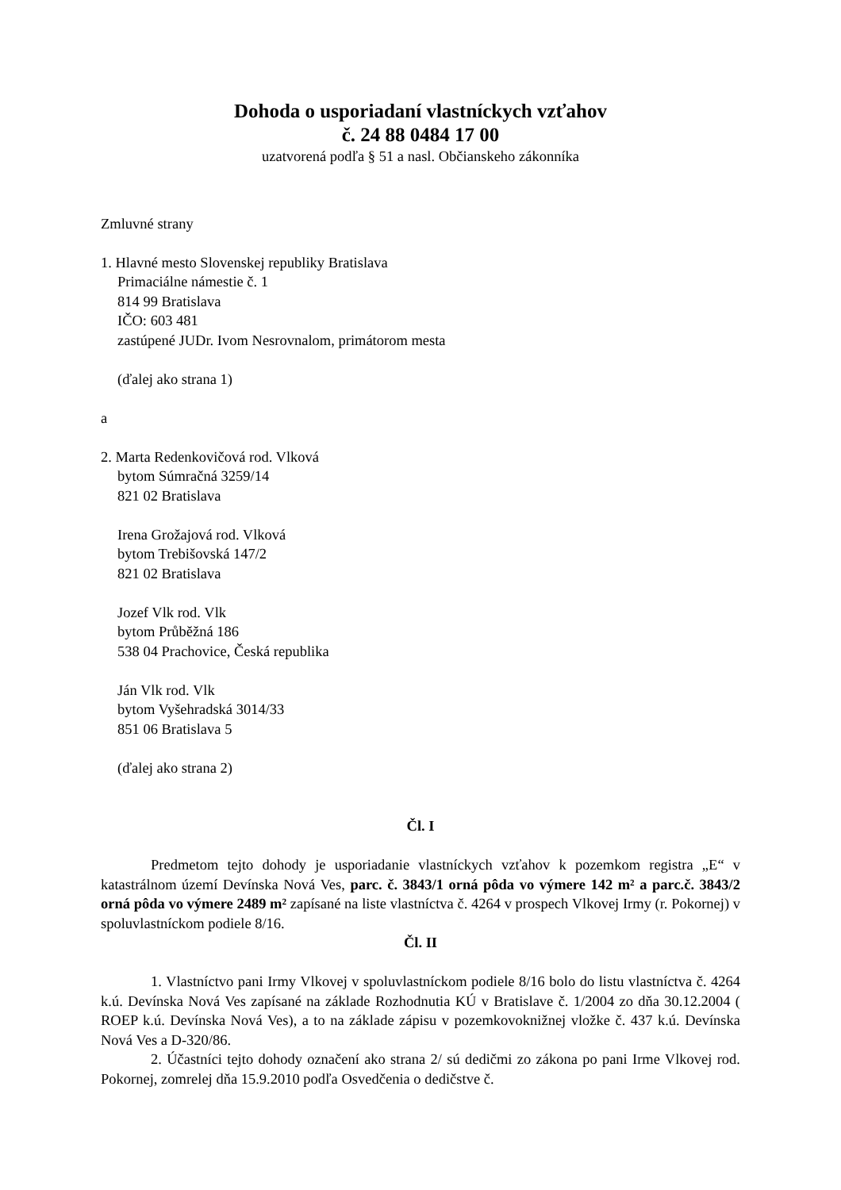Dohoda o usporiadaní vlastníckych vzťahov
č. 24 88 0484 17 00
uzatvorená podľa § 51 a nasl. Občianskeho zákonníka
Zmluvné strany
1. Hlavné mesto Slovenskej republiky Bratislava
Primaciálne námestie č. 1
814 99 Bratislava
IČO: 603 481
zastúpené JUDr. Ivom Nesrovnalom, primátorom mesta
(ďalej ako strana 1)
a
2. Marta Redenkovičová rod. Vlková
bytom Súmračná 3259/14
821 02 Bratislava
Irena Grožajová rod. Vlková
bytom Trebišovská 147/2
821 02 Bratislava
Jozef Vlk rod. Vlk
bytom Průběžná 186
538 04 Prachovice, Česká republika
Ján Vlk rod. Vlk
bytom Vyšehradská 3014/33
851 06 Bratislava 5
(ďalej ako strana 2)
Čl. I
Predmetom tejto dohody je usporiadanie vlastníckych vzťahov k pozemkom registra „E“ v katastrálnom území Devínska Nová Ves, parc. č. 3843/1 orná pôda vo výmere 142 m² a parc.č. 3843/2 orná pôda vo výmere 2489 m² zapísané na liste vlastníctva č. 4264 v prospech Vlkovej Irmy (r. Pokornej) v spoluvlastníckom podiele 8/16.
Čl. II
1. Vlastníctvo pani Irmy Vlkovej v spoluvlastníckom podiele 8/16 bolo do listu vlastníctva č. 4264 k.ú. Devínska Nová Ves zapísané na základe Rozhodnutia KÚ v Bratislave č. 1/2004 zo dňa 30.12.2004 ( ROEP k.ú. Devínska Nová Ves), a to na základe zápisu v pozemkovoknižnej vložke č. 437 k.ú. Devínska Nová Ves a D-320/86.
2. Účastníci tejto dohody označení ako strana 2/ sú dedičmi zo zákona po pani Irme Vlkovej rod. Pokornej, zomrelej dňa 15.9.2010 podľa Osvedčenia o dedičstve č.